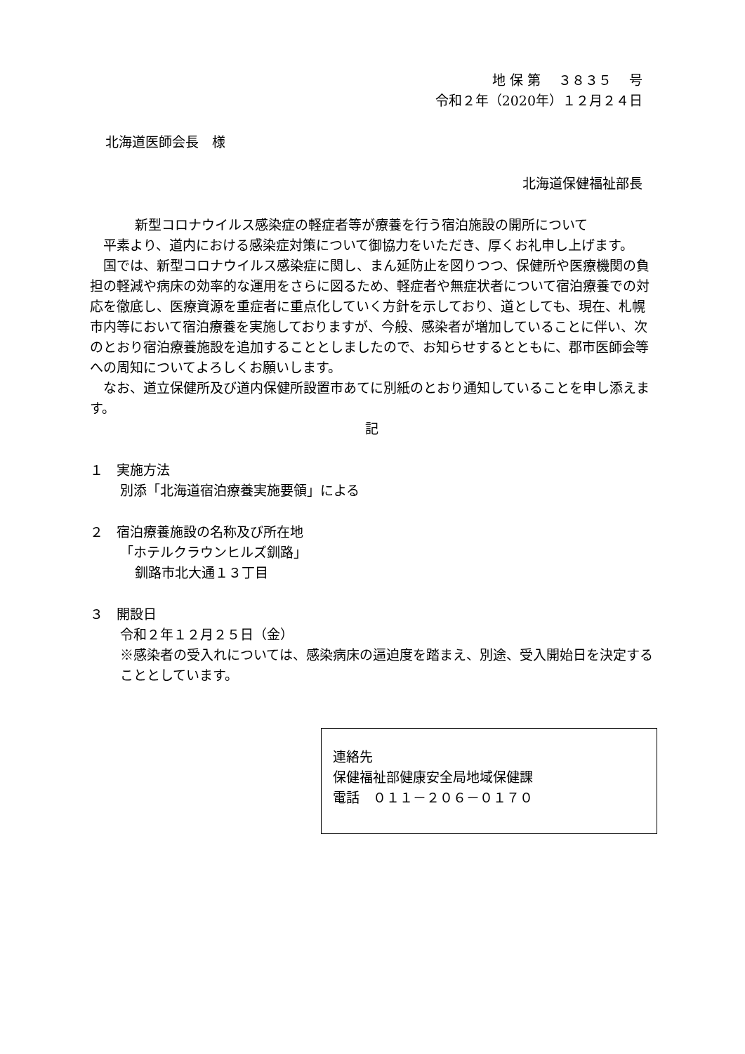地 保 第　 ３８３５　 号
令和２年（2020年）１２月２４日
北海道医師会長　様
北海道保健福祉部長
新型コロナウイルス感染症の軽症者等が療養を行う宿泊施設の開所について
　平素より、道内における感染症対策について御協力をいただき、厚くお礼申し上げます。
　国では、新型コロナウイルス感染症に関し、まん延防止を図りつつ、保健所や医療機関の負担の軽減や病床の効率的な運用をさらに図るため、軽症者や無症状者について宿泊療養での対応を徹底し、医療資源を重症者に重点化していく方針を示しており、道としても、現在、札幌市内等において宿泊療養を実施しておりますが、今般、感染者が増加していることに伴い、次のとおり宿泊療養施設を追加することとしましたので、お知らせするとともに、郡市医師会等への周知についてよろしくお願いします。
　なお、道立保健所及び道内保健所設置市あてに別紙のとおり通知していることを申し添えます。
記
１　実施方法
別添「北海道宿泊療養実施要領」による
２　宿泊療養施設の名称及び所在地
「ホテルクラウンヒルズ釧路」
釧路市北大通１３丁目
３　開設日
令和２年１２月２５日（金）
※感染者の受入れについては、感染病床の逼迫度を踏まえ、別途、受入開始日を決定することとしています。
連絡先
保健福祉部健康安全局地域保健課
電話　０１１－２０６－０１７０